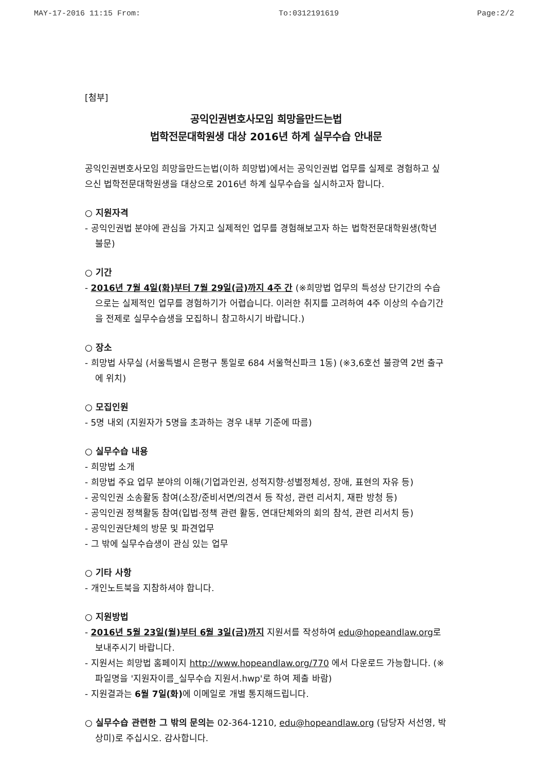MAY-17-2016 11:15 From: To:0312191619 Page:2/2
[첨부]
공익인권변호사모임 희망을만드는법
법학전문대학원생 대상 2016년 하계 실무수습 안내문
공익인권변호사모임 희망을만드는법(이하 희망법)에서는 공익인권법 업무를 실제로 경험하고 싶으신 법학전문대학원생을 대상으로 2016년 하계 실무수습을 실시하고자 합니다.
○ 지원자격
- 공익인권법 분야에 관심을 가지고 실제적인 업무를 경험해보고자 하는 법학전문대학원생(학년 불문)
○ 기간
- 2016년 7월 4일(화)부터 7월 29일(금)까지 4주 간 (※희망법 업무의 특성상 단기간의 수습으로는 실제적인 업무를 경험하기가 어렵습니다. 이러한 취지를 고려하여 4주 이상의 수습기간을 전제로 실무수습생을 모집하니 참고하시기 바랍니다.)
○ 장소
- 희망법 사무실 (서울특별시 은평구 통일로 684 서울혁신파크 1동) (※3,6호선 불광역 2번 출구에 위치)
○ 모집인원
- 5명 내외 (지원자가 5명을 초과하는 경우 내부 기준에 따름)
○ 실무수습 내용
- 희망법 소개
- 희망법 주요 업무 분야의 이해(기업과인권, 성적지향·성별정체성, 장애, 표현의 자유 등)
- 공익인권 소송활동 참여(소장/준비서면/의견서 등 작성, 관련 리서치, 재판 방청 등)
- 공익인권 정책활동 참여(입법·정책 관련 활동, 연대단체와의 회의 참석, 관련 리서치 등)
- 공익인권단체의 방문 및 파견업무
- 그 밖에 실무수습생이 관심 있는 업무
○ 기타 사항
- 개인노트북을 지참하셔야 합니다.
○ 지원방법
- 2016년 5월 23일(월)부터 6월 3일(금)까지 지원서를 작성하여 edu@hopeandlaw.org로 보내주시기 바랍니다.
- 지원서는 희망법 홈페이지 http://www.hopeandlaw.org/770 에서 다운로드 가능합니다. (※ 파일명을 '지원자이름_실무수습 지원서.hwp'로 하여 제출 바람)
- 지원결과는 6월 7일(화) 에 이메일로 개별 통지해드립니다.
○ 실무수습 관련한 그 밖의 문의는 02-364-1210, edu@hopeandlaw.org (담당자 서선영, 박상미)로 주십시오. 감사합니다.